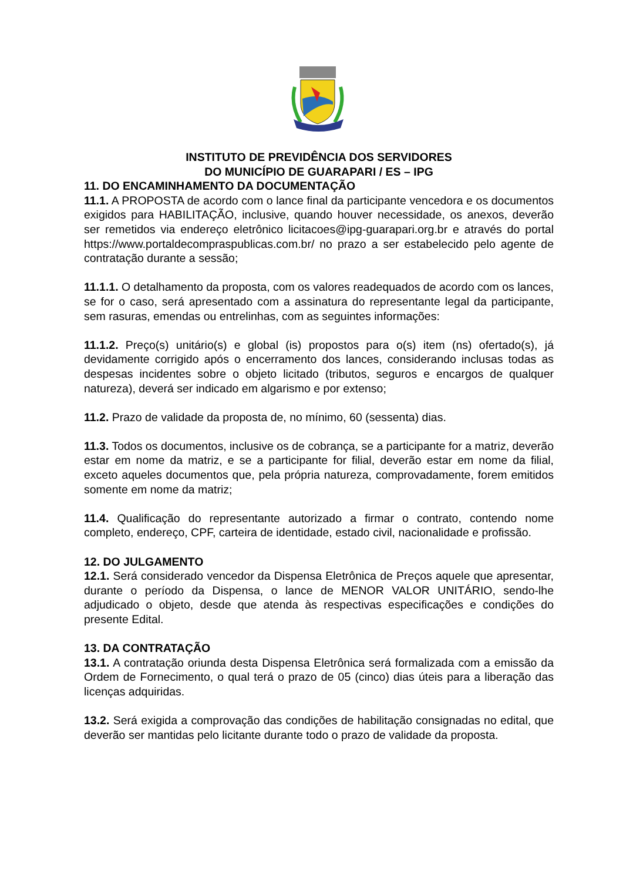INSTITUTO DE PREVIDÊNCIA DOS SERVIDORES
DO MUNICÍPIO DE GUARAPARI / ES – IPG
11. DO ENCAMINHAMENTO DA DOCUMENTAÇÃO
11.1. A PROPOSTA de acordo com o lance final da participante vencedora e os documentos exigidos para HABILITAÇÃO, inclusive, quando houver necessidade, os anexos, deverão ser remetidos via endereço eletrônico licitacoes@ipg-guarapari.org.br e através do portal https://www.portaldecompraspublicas.com.br/ no prazo a ser estabelecido pelo agente de contratação durante a sessão;
11.1.1. O detalhamento da proposta, com os valores readequados de acordo com os lances, se for o caso, será apresentado com a assinatura do representante legal da participante, sem rasuras, emendas ou entrelinhas, com as seguintes informações:
11.1.2. Preço(s) unitário(s) e global (is) propostos para o(s) item (ns) ofertado(s), já devidamente corrigido após o encerramento dos lances, considerando inclusas todas as despesas incidentes sobre o objeto licitado (tributos, seguros e encargos de qualquer natureza), deverá ser indicado em algarismo e por extenso;
11.2. Prazo de validade da proposta de, no mínimo, 60 (sessenta) dias.
11.3. Todos os documentos, inclusive os de cobrança, se a participante for a matriz, deverão estar em nome da matriz, e se a participante for filial, deverão estar em nome da filial, exceto aqueles documentos que, pela própria natureza, comprovadamente, forem emitidos somente em nome da matriz;
11.4. Qualificação do representante autorizado a firmar o contrato, contendo nome completo, endereço, CPF, carteira de identidade, estado civil, nacionalidade e profissão.
12. DO JULGAMENTO
12.1. Será considerado vencedor da Dispensa Eletrônica de Preços aquele que apresentar, durante o período da Dispensa, o lance de MENOR VALOR UNITÁRIO, sendo-lhe adjudicado o objeto, desde que atenda às respectivas especificações e condições do presente Edital.
13. DA CONTRATAÇÃO
13.1. A contratação oriunda desta Dispensa Eletrônica será formalizada com a emissão da Ordem de Fornecimento, o qual terá o prazo de 05 (cinco) dias úteis para a liberação das licenças adquiridas.
13.2. Será exigida a comprovação das condições de habilitação consignadas no edital, que deverão ser mantidas pelo licitante durante todo o prazo de validade da proposta.